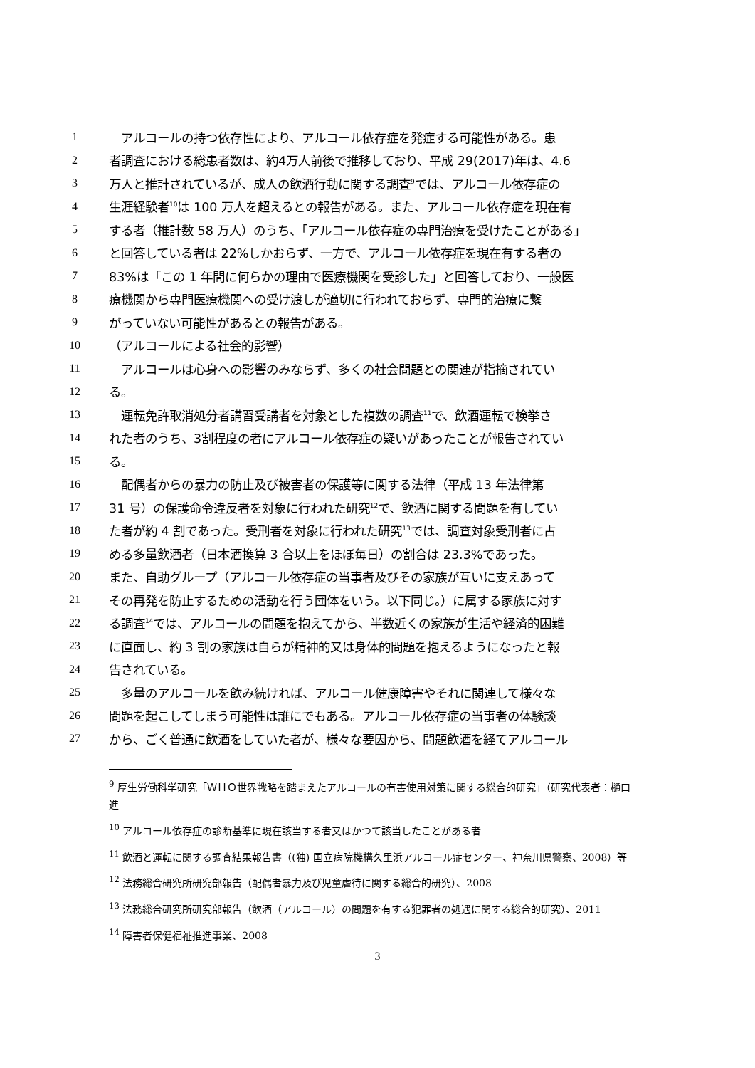1　アルコールの持つ依存性により、アルコール依存症を発症する可能性がある。患
2 者調査における総患者数は、約4万人前後で推移しており、平成 29(2017)年は、4.6
3 万人と推計されているが、成人の飲酒行動に関する調査<sup>9</sup>では、アルコール依存症の
4 生涯経験者<sup>10</sup>は 100 万人を超えるとの報告がある。また、アルコール依存症を現在有
5 する者（推計数 58 万人）のうち、「アルコール依存症の専門治療を受けたことがある」
6 と回答している者は 22%しかおらず、一方で、アルコール依存症を現在有する者の
7 83%は「この 1 年間に何らかの理由で医療機関を受診した」と回答しており、一般医
8 療機関から専門医療機関への受け渡しが適切に行われておらず、専門的治療に繋
9 がっていない可能性があるとの報告がある。
10 （アルコールによる社会的影響）
11　アルコールは心身への影響のみならず、多くの社会問題との関連が指摘されてい
12 る。
13　運転免許取消処分者講習受講者を対象とした複数の調査<sup>11</sup>で、飲酒運転で検挙さ
14 れた者のうち、3割程度の者にアルコール依存症の疑いがあったことが報告されてい
15 る。
16　配偶者からの暴力の防止及び被害者の保護等に関する法律（平成 13 年法律第
17 31 号）の保護命令違反者を対象に行われた研究<sup>12</sup>で、飲酒に関する問題を有してい
18 た者が約 4 割であった。受刑者を対象に行われた研究<sup>13</sup>では、調査対象受刑者に占
19 める多量飲酒者（日本酒換算 3 合以上をほぼ毎日）の割合は 23.3%であった。
20 また、自助グループ（アルコール依存症の当事者及びその家族が互いに支えあって
21 その再発を防止するための活動を行う団体をいう。以下同じ。）に属する家族に対す
22 る調査<sup>14</sup>では、アルコールの問題を抱えてから、半数近くの家族が生活や経済的困難
23 に直面し、約 3 割の家族は自らが精神的又は身体的問題を抱えるようになったと報
24 告されている。
25　多量のアルコールを飲み続ければ、アルコール健康障害やそれに関連して様々な
26 問題を起こしてしまう可能性は誰にでもある。アルコール依存症の当事者の体験談
27 から、ごく普通に飲酒をしていた者が、様々な要因から、問題飲酒を経てアルコール
<sup>9</sup> 厚生労働科学研究「ＷＨＯ世界戦略を踏まえたアルコールの有害使用対策に関する総合的研究」（研究代表者：樋口　進
<sup>10</sup> アルコール依存症の診断基準に現在該当する者又はかつて該当したことがある者
<sup>11</sup> 飲酒と運転に関する調査結果報告書（(独) 国立病院機構久里浜アルコール症センター、神奈川県警察、2008）等
<sup>12</sup> 法務総合研究所研究部報告（配偶者暴力及び児童虐待に関する総合的研究）、2008
<sup>13</sup> 法務総合研究所研究部報告（飲酒（アルコール）の問題を有する犯罪者の処遇に関する総合的研究）、2011
<sup>14</sup> 障害者保健福祉推進事業、2008
3